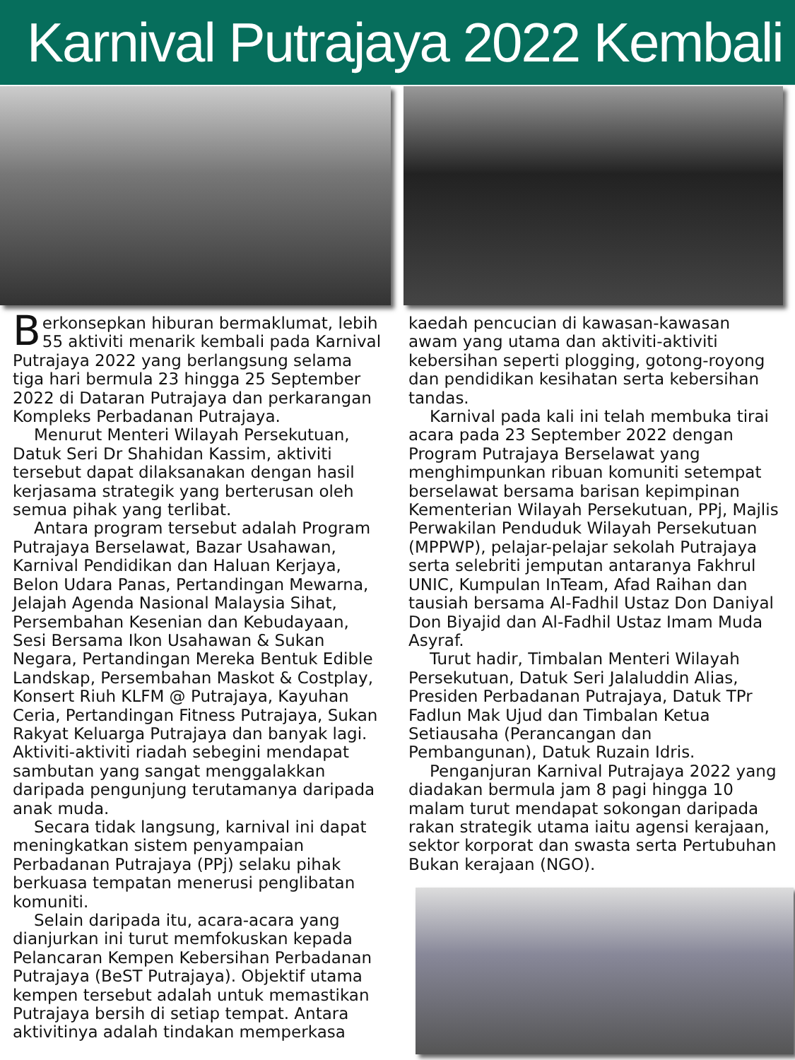Karnival Putrajaya 2022 Kembali
Berkonsepkan hiburan bermaklumat, lebih 55 aktiviti menarik kembali pada Karnival Putrajaya 2022 yang berlangsung selama tiga hari bermula 23 hingga 25 September 2022 di Dataran Putrajaya dan perkarangan Kompleks Perbadanan Putrajaya.
Menurut Menteri Wilayah Persekutuan, Datuk Seri Dr Shahidan Kassim, aktiviti tersebut dapat dilaksanakan dengan hasil kerjasama strategik yang berterusan oleh semua pihak yang terlibat.
Antara program tersebut adalah Program Putrajaya Berselawat, Bazar Usahawan, Karnival Pendidikan dan Haluan Kerjaya, Belon Udara Panas, Pertandingan Mewarna, Jelajah Agenda Nasional Malaysia Sihat, Persembahan Kesenian dan Kebudayaan, Sesi Bersama Ikon Usahawan & Sukan Negara, Pertandingan Mereka Bentuk Edible Landskap, Persembahan Maskot & Costplay, Konsert Riuh KLFM @ Putrajaya, Kayuhan Ceria, Pertandingan Fitness Putrajaya, Sukan Rakyat Keluarga Putrajaya dan banyak lagi. Aktiviti-aktiviti riadah sebegini mendapat sambutan yang sangat menggalakkan daripada pengunjung terutamanya daripada anak muda.
Secara tidak langsung, karnival ini dapat meningkatkan sistem penyampaian Perbadanan Putrajaya (PPj) selaku pihak berkuasa tempatan menerusi penglibatan komuniti.
Selain daripada itu, acara-acara yang dianjurkan ini turut memfokuskan kepada Pelancaran Kempen Kebersihan Perbadanan Putrajaya (BeST Putrajaya). Objektif utama kempen tersebut adalah untuk memastikan Putrajaya bersih di setiap tempat. Antara aktivitinya adalah tindakan memperkasa
kaedah pencucian di kawasan-kawasan awam yang utama dan aktiviti-aktiviti kebersihan seperti plogging, gotong-royong dan pendidikan kesihatan serta kebersihan tandas.
Karnival pada kali ini telah membuka tirai acara pada 23 September 2022 dengan Program Putrajaya Berselawat yang menghimpunkan ribuan komuniti setempat berselawat bersama barisan kepimpinan Kementerian Wilayah Persekutuan, PPj, Majlis Perwakilan Penduduk Wilayah Persekutuan (MPPWP), pelajar-pelajar sekolah Putrajaya serta selebriti jemputan antaranya Fakhrul UNIC, Kumpulan InTeam, Afad Raihan dan tausiah bersama Al-Fadhil Ustaz Don Daniyal Don Biyajid dan Al-Fadhil Ustaz Imam Muda Asyraf.
Turut hadir, Timbalan Menteri Wilayah Persekutuan, Datuk Seri Jalaluddin Alias, Presiden Perbadanan Putrajaya, Datuk TPr Fadlun Mak Ujud dan Timbalan Ketua Setiausaha (Perancangan dan Pembangunan), Datuk Ruzain Idris.
Penganjuran Karnival Putrajaya 2022 yang diadakan bermula jam 8 pagi hingga 10 malam turut mendapat sokongan daripada rakan strategik utama iaitu agensi kerajaan, sektor korporat dan swasta serta Pertubuhan Bukan kerajaan (NGO).